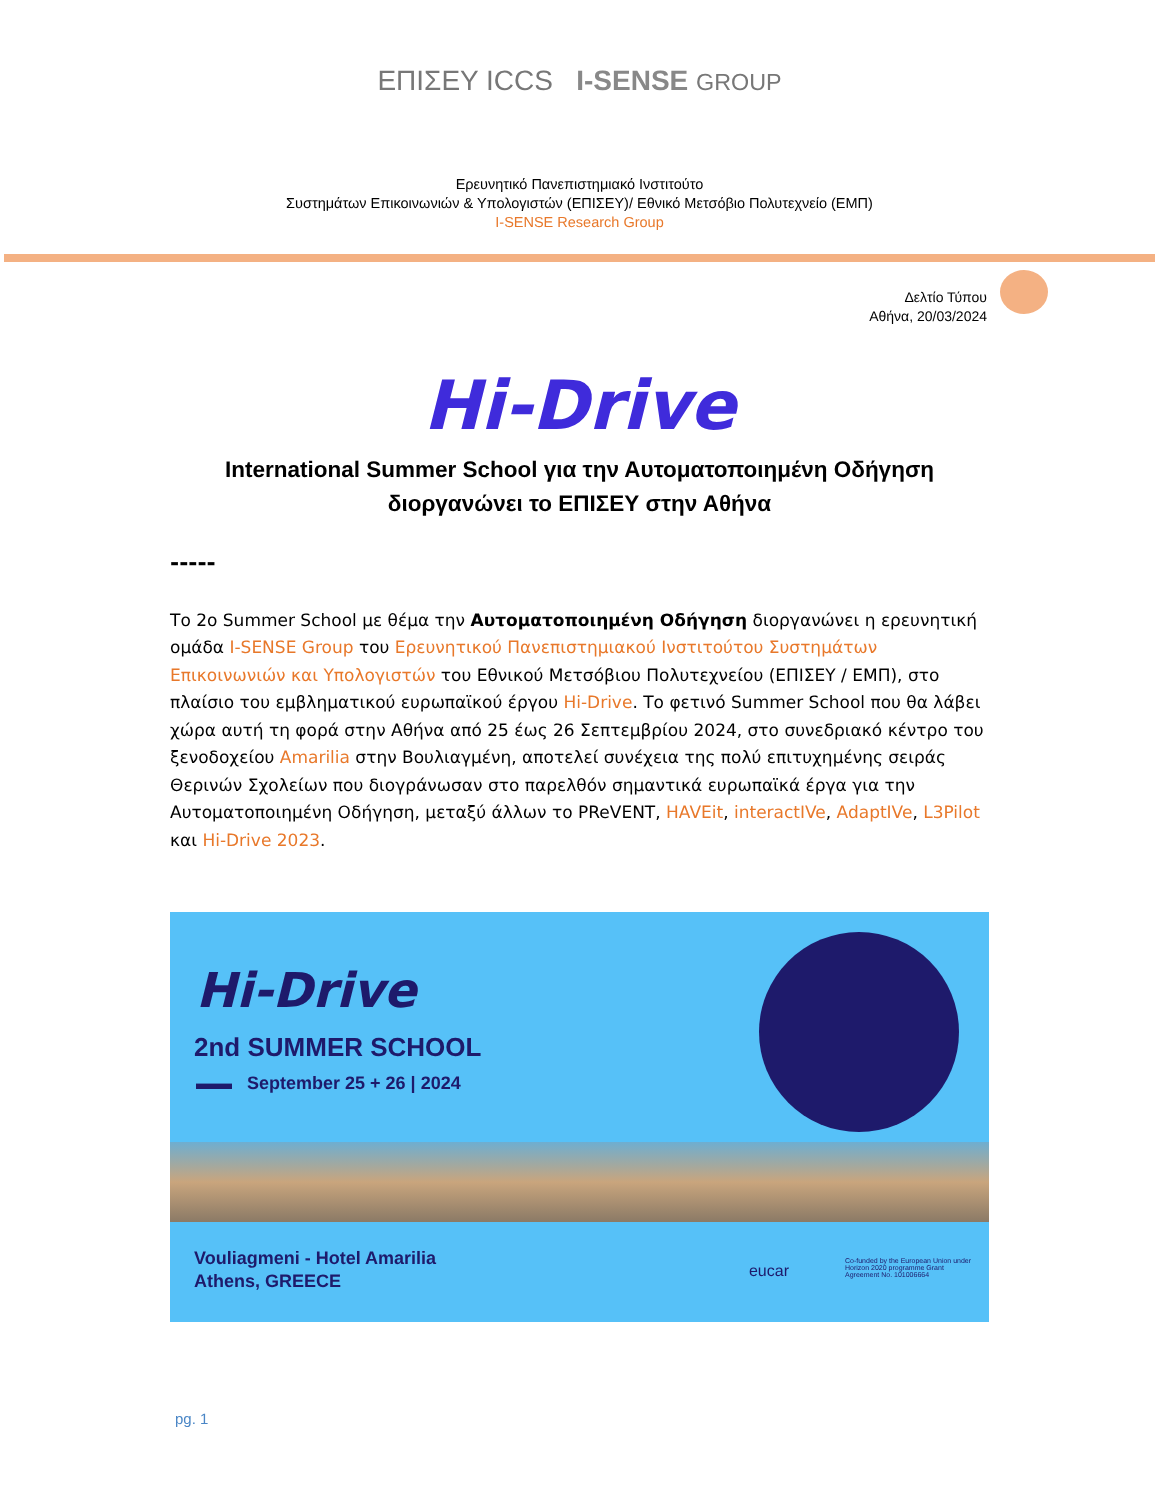ΕΠΙΣΕΥ ICCS I-SENSE GROUP
Ερευνητικό Πανεπιστημιακό Ινστιτούτο
Συστημάτων Επικοινωνιών & Υπολογιστών (ΕΠΙΣΕΥ)/ Εθνικό Μετσόβιο Πολυτεχνείο (ΕΜΠ)
I-SENSE Research Group
Δελτίο Τύπου
Αθήνα, 20/03/2024
Hi-Drive
International Summer School για την Αυτοματοποιημένη Οδήγηση
διοργανώνει το ΕΠΙΣΕΥ στην Αθήνα
-----
Το 2ο Summer School με θέμα την Αυτοματοποιημένη Οδήγηση διοργανώνει η ερευνητική ομάδα I-SENSE Group του Ερευνητικού Πανεπιστημιακού Ινστιτούτου Συστημάτων Επικοινωνιών και Υπολογιστών του Εθνικού Μετσόβιου Πολυτεχνείου (ΕΠΙΣΕΥ / ΕΜΠ), στο πλαίσιο του εμβληματικού ευρωπαϊκού έργου Hi-Drive. Το φετινό Summer School που θα λάβει χώρα αυτή τη φορά στην Αθήνα από 25 έως 26 Σεπτεμβρίου 2024, στο συνεδριακό κέντρο του ξενοδοχείου Amarilia στην Βουλιαγμένη, αποτελεί συνέχεια της πολύ επιτυχημένης σειράς Θερινών Σχολείων που διογράνωσαν στο παρελθόν σημαντικά ευρωπαϊκά έργα για την Αυτοματοποιημένη Οδήγηση, μεταξύ άλλων το PReVENT, HAVEit, interactIVe, AdaptIVe, L3Pilot και Hi-Drive 2023.
Hi-Drive
2nd SUMMER SCHOOL
▬▬ September 25 + 26 | 2024
Vouliagmeni - Hotel Amarilia
Athens, GREECE
eucar
Co-funded by the European Union under Horizon 2020 programme Grant Agreement No. 101006664
pg. 1